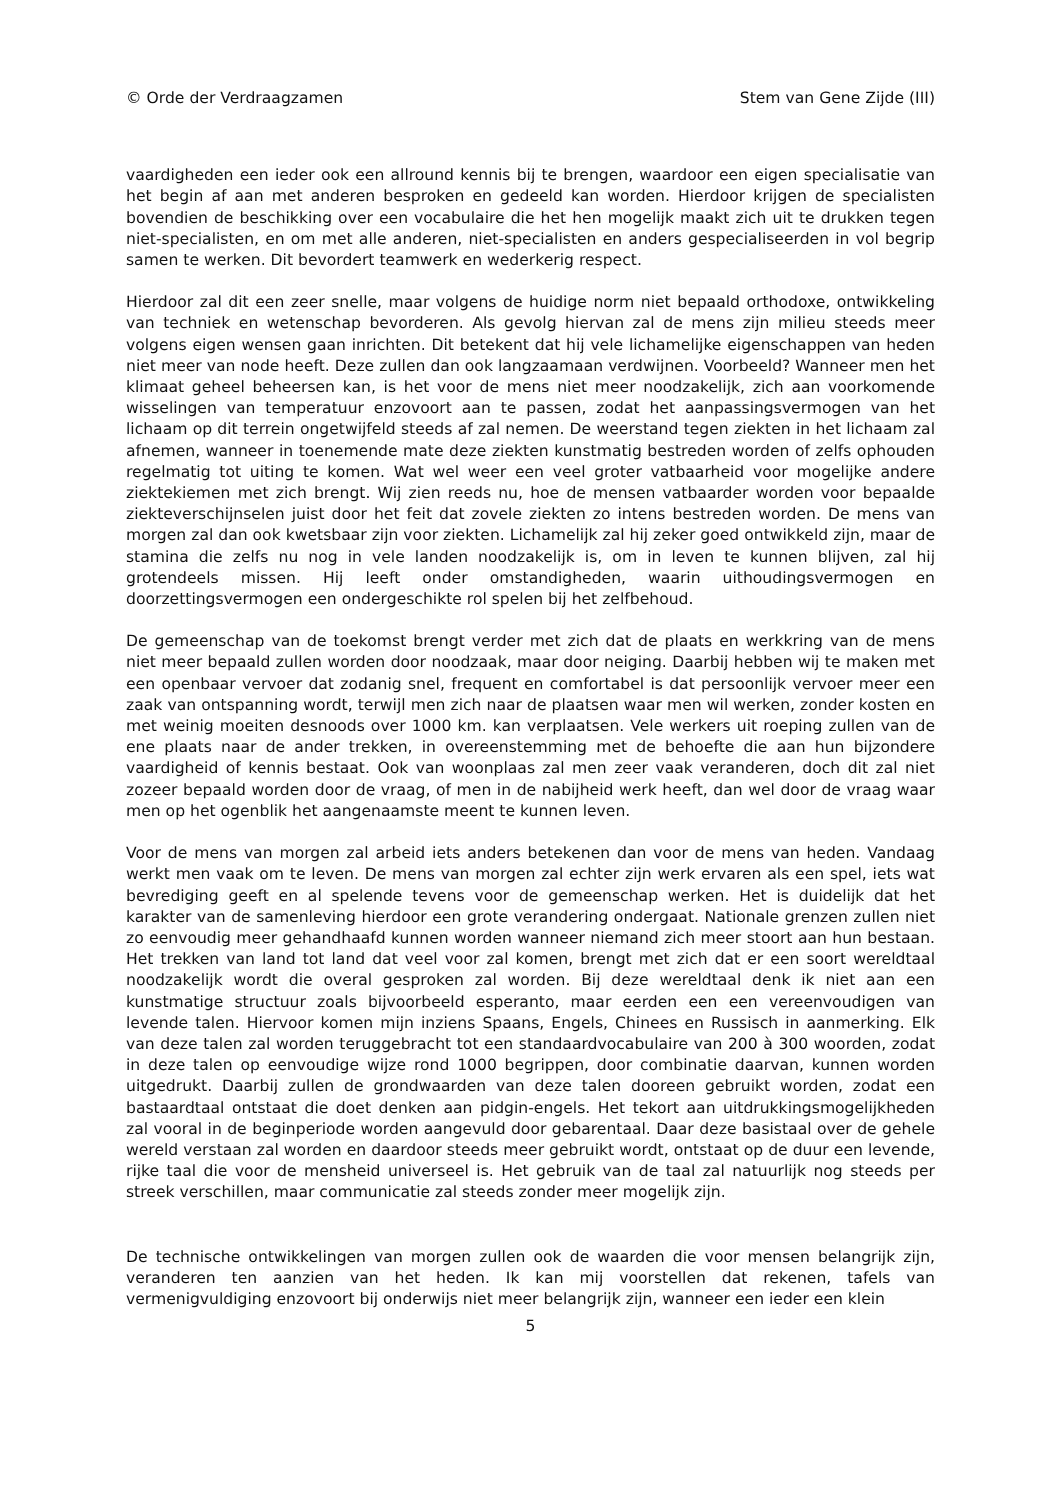© Orde der Verdraagzamen Stem van Gene Zijde (III)
vaardigheden een ieder ook een allround kennis bij te brengen, waardoor een eigen specialisatie van het begin af aan met anderen besproken en gedeeld kan worden. Hierdoor krijgen de specialisten bovendien de beschikking over een vocabulaire die het hen mogelijk maakt zich uit te drukken tegen niet-specialisten, en om met alle anderen, niet-specialisten en anders gespecialiseerden in vol begrip samen te werken. Dit bevordert teamwerk en wederkerig respect.
Hierdoor zal dit een zeer snelle, maar volgens de huidige norm niet bepaald orthodoxe, ontwikkeling van techniek en wetenschap bevorderen. Als gevolg hiervan zal de mens zijn milieu steeds meer volgens eigen wensen gaan inrichten. Dit betekent dat hij vele lichamelijke eigenschappen van heden niet meer van node heeft. Deze zullen dan ook langzaamaan verdwijnen. Voorbeeld? Wanneer men het klimaat geheel beheersen kan, is het voor de mens niet meer noodzakelijk, zich aan voorkomende wisselingen van temperatuur enzovoort aan te passen, zodat het aanpassingsvermogen van het lichaam op dit terrein ongetwijfeld steeds af zal nemen. De weerstand tegen ziekten in het lichaam zal afnemen, wanneer in toenemende mate deze ziekten kunstmatig bestreden worden of zelfs ophouden regelmatig tot uiting te komen. Wat wel weer een veel groter vatbaarheid voor mogelijke andere ziektekiemen met zich brengt. Wij zien reeds nu, hoe de mensen vatbaarder worden voor bepaalde ziekteverschijnselen juist door het feit dat zovele ziekten zo intens bestreden worden. De mens van morgen zal dan ook kwetsbaar zijn voor ziekten. Lichamelijk zal hij zeker goed ontwikkeld zijn, maar de stamina die zelfs nu nog in vele landen noodzakelijk is, om in leven te kunnen blijven, zal hij grotendeels missen. Hij leeft onder omstandigheden, waarin uithoudingsvermogen en doorzettingsvermogen een ondergeschikte rol spelen bij het zelfbehoud.
De gemeenschap van de toekomst brengt verder met zich dat de plaats en werkkring van de mens niet meer bepaald zullen worden door noodzaak, maar door neiging. Daarbij hebben wij te maken met een openbaar vervoer dat zodanig snel, frequent en comfortabel is dat persoonlijk vervoer meer een zaak van ontspanning wordt, terwijl men zich naar de plaatsen waar men wil werken, zonder kosten en met weinig moeiten desnoods over 1000 km. kan verplaatsen. Vele werkers uit roeping zullen van de ene plaats naar de ander trekken, in overeenstemming met de behoefte die aan hun bijzondere vaardigheid of kennis bestaat. Ook van woonplaas zal men zeer vaak veranderen, doch dit zal niet zozeer bepaald worden door de vraag, of men in de nabijheid werk heeft, dan wel door de vraag waar men op het ogenblik het aangenaamste meent te kunnen leven.
Voor de mens van morgen zal arbeid iets anders betekenen dan voor de mens van heden. Vandaag werkt men vaak om te leven. De mens van morgen zal echter zijn werk ervaren als een spel, iets wat bevrediging geeft en al spelende tevens voor de gemeenschap werken. Het is duidelijk dat het karakter van de samenleving hierdoor een grote verandering ondergaat. Nationale grenzen zullen niet zo eenvoudig meer gehandhaafd kunnen worden wanneer niemand zich meer stoort aan hun bestaan. Het trekken van land tot land dat veel voor zal komen, brengt met zich dat er een soort wereldtaal noodzakelijk wordt die overal gesproken zal worden. Bij deze wereldtaal denk ik niet aan een kunstmatige structuur zoals bijvoorbeeld esperanto, maar eerden een een vereenvoudigen van levende talen. Hiervoor komen mijn inziens Spaans, Engels, Chinees en Russisch in aanmerking. Elk van deze talen zal worden teruggebracht tot een standaardvocabulaire van 200 à 300 woorden, zodat in deze talen op eenvoudige wijze rond 1000 begrippen, door combinatie daarvan, kunnen worden uitgedrukt. Daarbij zullen de grondwaarden van deze talen dooreen gebruikt worden, zodat een bastaardtaal ontstaat die doet denken aan pidgin-engels. Het tekort aan uitdrukkingsmogelijkheden zal vooral in de beginperiode worden aangevuld door gebarentaal. Daar deze basistaal over de gehele wereld verstaan zal worden en daardoor steeds meer gebruikt wordt, ontstaat op de duur een levende, rijke taal die voor de mensheid universeel is. Het gebruik van de taal zal natuurlijk nog steeds per streek verschillen, maar communicatie zal steeds zonder meer mogelijk zijn.
De technische ontwikkelingen van morgen zullen ook de waarden die voor mensen belangrijk zijn, veranderen ten aanzien van het heden. Ik kan mij voorstellen dat rekenen, tafels van vermenigvuldiging enzovoort bij onderwijs niet meer belangrijk zijn, wanneer een ieder een klein
5